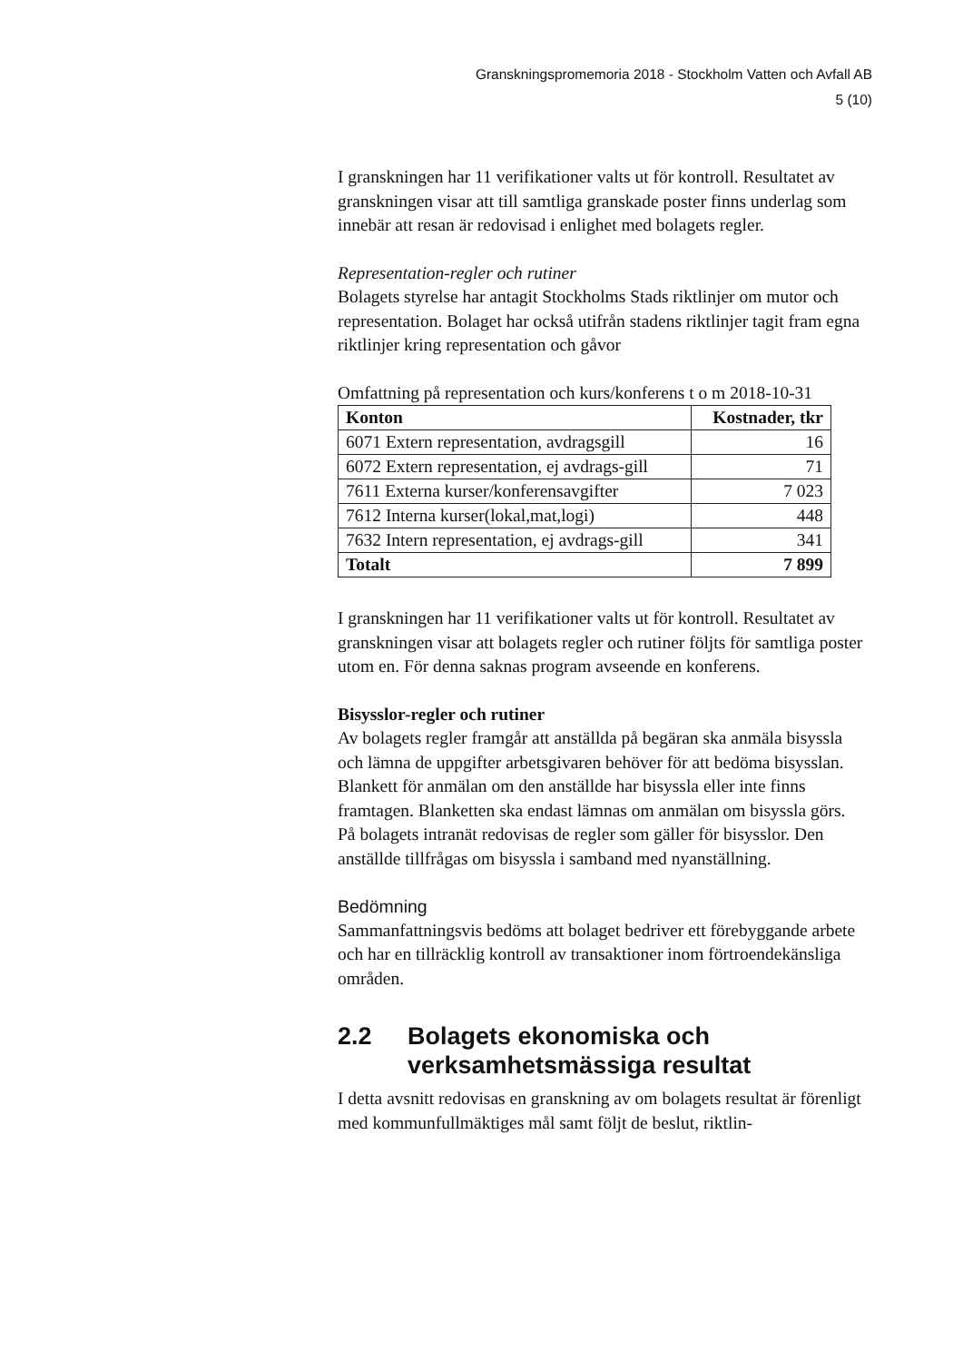Granskningspromemoria 2018 - Stockholm Vatten och Avfall AB
5 (10)
I granskningen har 11 verifikationer valts ut för kontroll. Resultatet av granskningen visar att till samtliga granskade poster finns underlag som innebär att resan är redovisad i enlighet med bolagets regler.
Representation-regler och rutiner
Bolagets styrelse har antagit Stockholms Stads riktlinjer om mutor och representation. Bolaget har också utifrån stadens riktlinjer tagit fram egna riktlinjer kring representation och gåvor
Omfattning på representation och kurs/konferens t o m 2018-10-31
| Konton | Kostnader, tkr |
| --- | --- |
| 6071 Extern representation, avdragsgill | 16 |
| 6072 Extern representation, ej avdrags-gill | 71 |
| 7611 Externa kurser/konferensavgifter | 7 023 |
| 7612 Interna kurser(lokal,mat,logi) | 448 |
| 7632 Intern representation, ej avdrags-gill | 341 |
| Totalt | 7 899 |
I granskningen har 11 verifikationer valts ut för kontroll. Resultatet av granskningen visar att bolagets regler och rutiner följts för samtliga poster utom en. För denna saknas program avseende en konferens.
Bisysslor-regler och rutiner
Av bolagets regler framgår att anställda på begäran ska anmäla bisyssla och lämna de uppgifter arbetsgivaren behöver för att bedöma bisysslan. Blankett för anmälan om den anställde har bisyssla eller inte finns framtagen. Blanketten ska endast lämnas om anmälan om bisyssla görs. På bolagets intranät redovisas de regler som gäller för bisysslor. Den anställde tillfrågas om bisyssla i samband med nyanställning.
Bedömning
Sammanfattningsvis bedöms att bolaget bedriver ett förebyggande arbete och har en tillräcklig kontroll av transaktioner inom förtroendekänsliga områden.
2.2 Bolagets ekonomiska och verksamhetsmässiga resultat
I detta avsnitt redovisas en granskning av om bolagets resultat är förenligt med kommunfullmäktiges mål samt följt de beslut, riktlin-